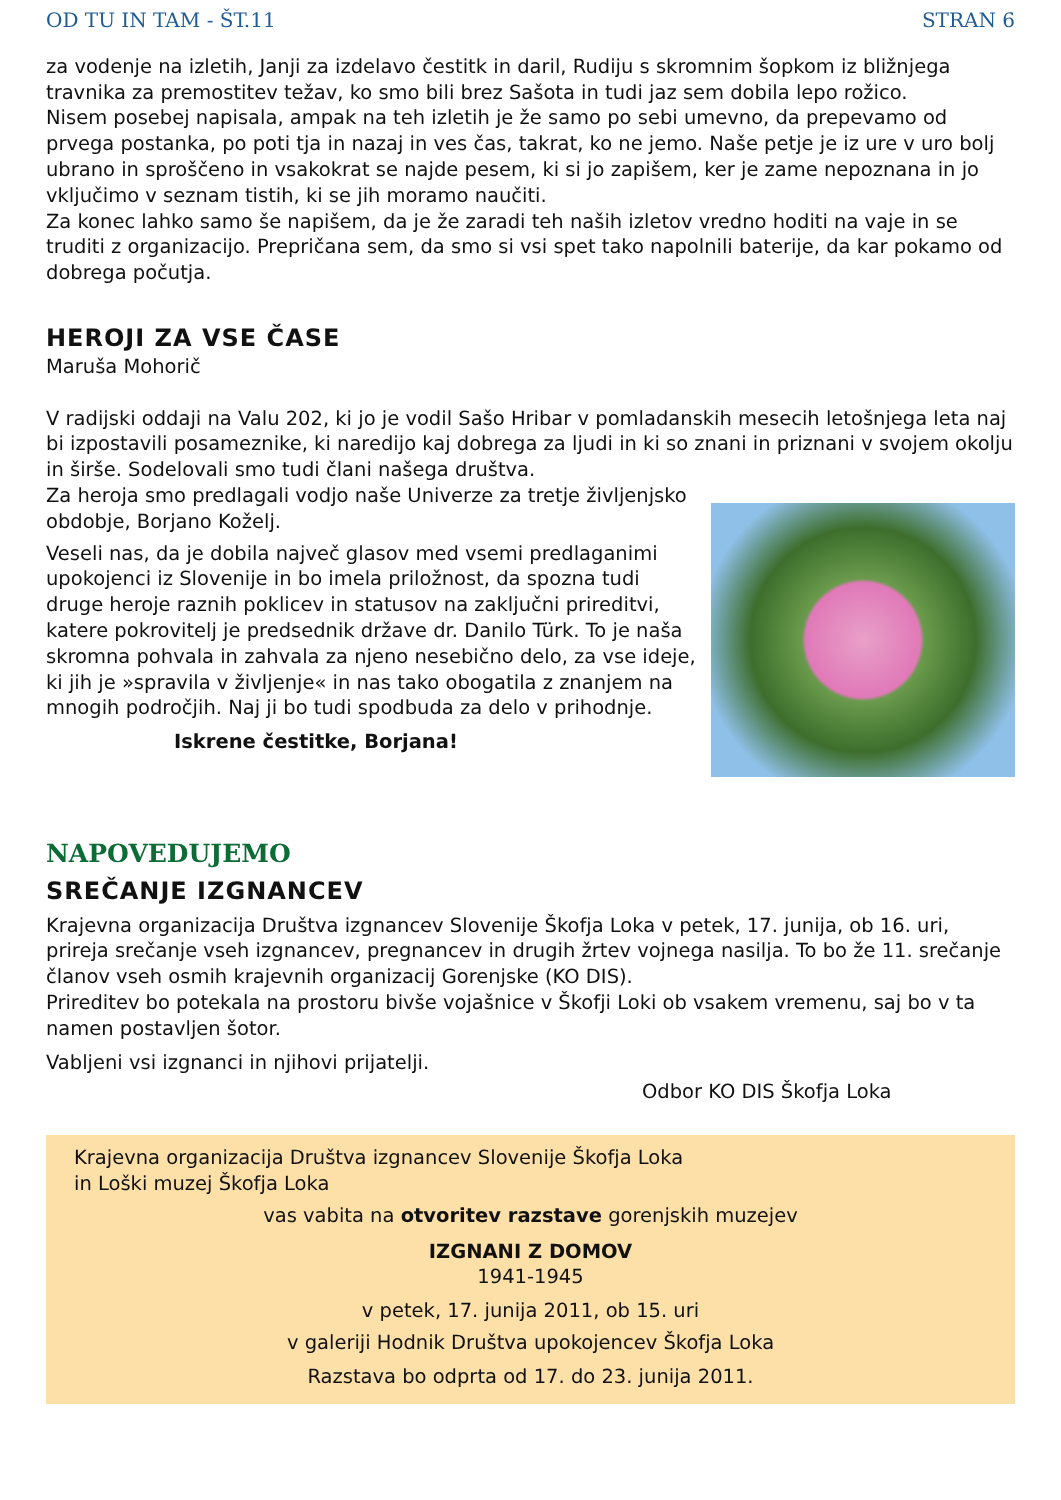OD TU IN TAM - ŠT.11 STRAN 6
za vodenje na izletih, Janji za izdelavo čestitk in daril, Rudiju s skromnim šopkom iz bližnjega travnika za premostitev težav, ko smo bili brez Sašota in tudi jaz sem dobila lepo rožico.
Nisem posebej napisala, ampak na teh izletih je že samo po sebi umevno, da prepevamo od prvega postanka, po poti tja in nazaj in ves čas, takrat, ko ne jemo. Naše petje je iz ure v uro bolj ubrano in sproščeno in vsakokrat se najde pesem, ki si jo zapišem, ker je zame nepoznana in jo vključimo v seznam tistih, ki se jih moramo naučiti.
Za konec lahko samo še napišem, da je že zaradi teh naših izletov vredno hoditi na vaje in se truditi z organizacijo. Prepričana sem, da smo si vsi spet tako napolnili baterije, da kar pokamo od dobrega počutja.
HEROJI ZA VSE ČASE
Maruša Mohorič
V radijski oddaji na Valu 202, ki jo je vodil Sašo Hribar v pomladanskih mesecih letošnjega leta naj bi izpostavili posameznike, ki naredijo kaj dobrega za ljudi in ki so znani in priznani v svojem okolju in širše. Sodelovali smo tudi člani našega društva.
Za heroja smo predlagali vodjo naše Univerze za tretje življenjsko obdobje, Borjano Koželj.
Veseli nas, da je dobila največ glasov med vsemi predlaganimi upokojenci iz Slovenije in bo imela priložnost, da spozna tudi druge heroje raznih poklicev in statusov na zaključni prireditvi, katere pokrovitelj je predsednik države dr. Danilo Türk. To je naša skromna pohvala in zahvala za njeno nesebično delo, za vse ideje, ki jih je »spravila v življenje« in nas tako obogatila z znanjem na mnogih področjih. Naj ji bo tudi spodbuda za delo v prihodnje.
Iskrene čestitke, Borjana!
NAPOVEDUJEMO
SREČANJE IZGNANCEV
Krajevna organizacija Društva izgnancev Slovenije Škofja Loka v petek, 17. junija, ob 16. uri, prireja srečanje vseh izgnancev, pregnancev in drugih žrtev vojnega nasilja. To bo že 11. srečanje članov vseh osmih krajevnih organizacij Gorenjske (KO DIS).
Prireditev bo potekala na prostoru bivše vojašnice v Škofji Loki ob vsakem vremenu, saj bo v ta namen postavljen šotor.
Vabljeni vsi izgnanci in njihovi prijatelji.
Odbor KO DIS Škofja Loka
Krajevna organizacija Društva izgnancev Slovenije Škofja Loka
in Loški muzej Škofja Loka
vas vabita na otvoritev razstave gorenjskih muzejev
IZGNANI Z DOMOV
1941-1945
v petek, 17. junija 2011, ob 15. uri
v galeriji Hodnik Društva upokojencev Škofja Loka
Razstava bo odprta od 17. do 23. junija 2011.